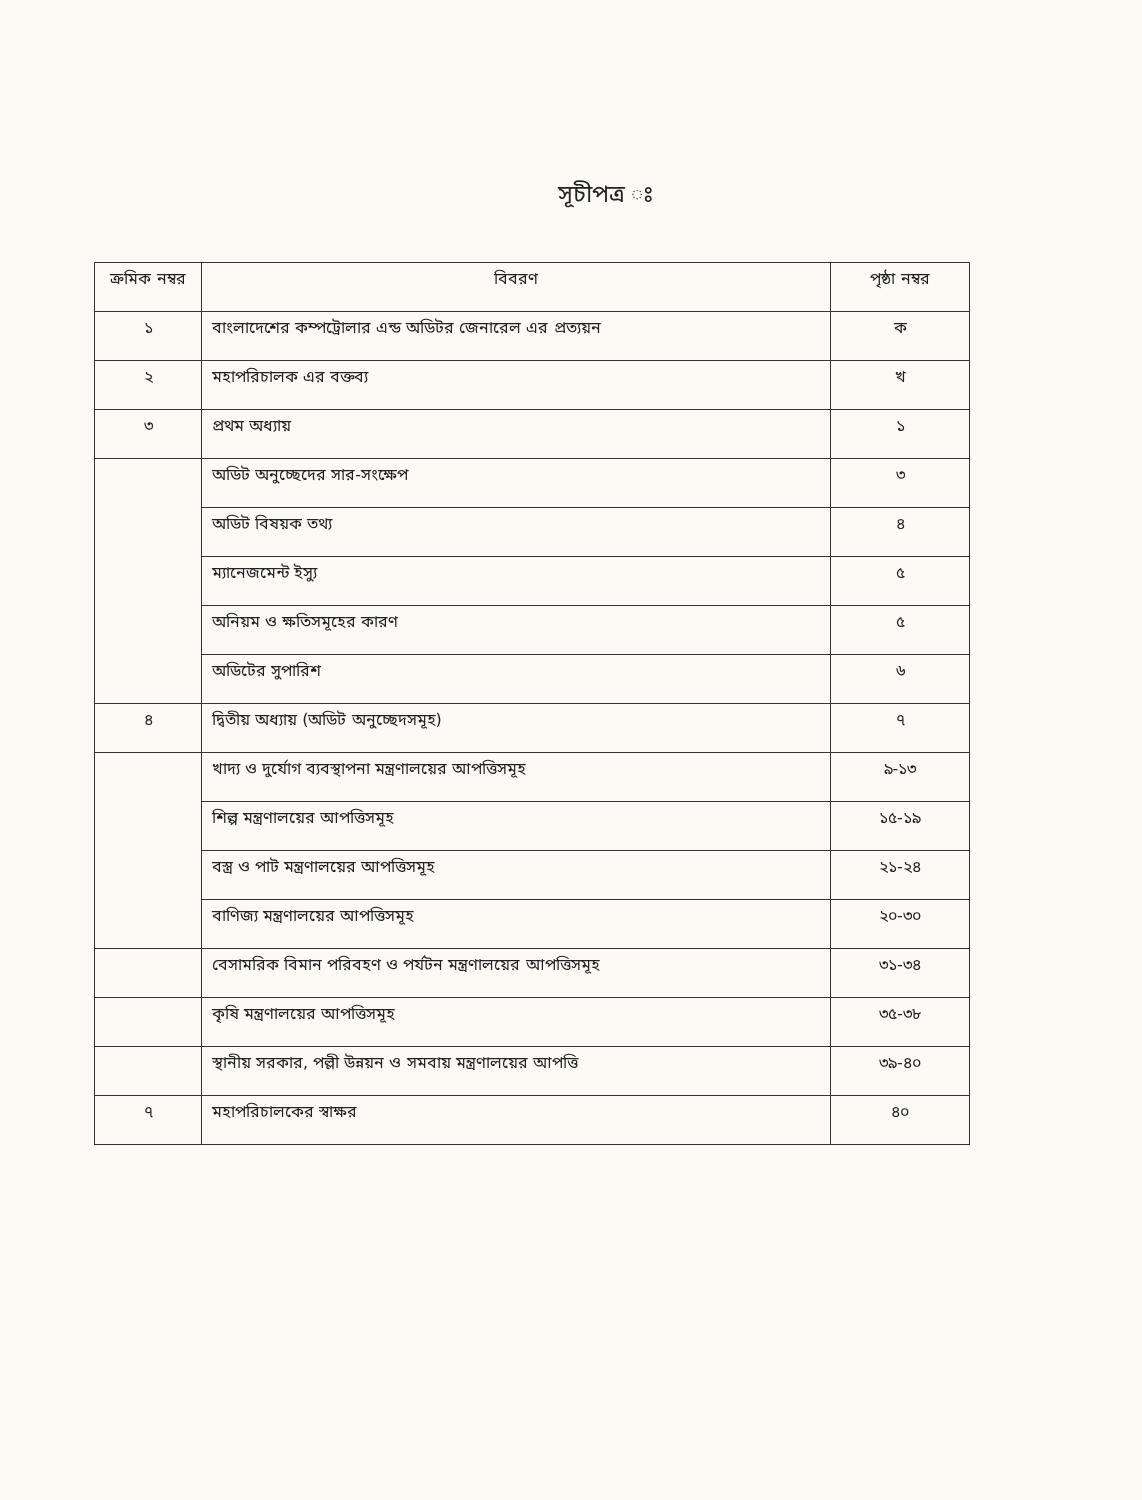সূচীপত্র ঃ
| ক্রমিক নম্বর | বিবরণ | পৃষ্ঠা নম্বর |
| --- | --- | --- |
| ১ | বাংলাদেশের কম্পট্রোলার এন্ড অডিটর জেনারেল এর প্রত্যয়ন | ক |
| ২ | মহাপরিচালক এর বক্তব্য | খ |
| ৩ | প্রথম অধ্যায় | ১ |
| | অডিট অনুচ্ছেদের সার-সংক্ষেপ | ৩ |
| | অডিট বিষয়ক তথ্য | ৪ |
| | ম্যানেজমেন্ট ইস্যু | ৫ |
| | অনিয়ম ও ক্ষতিসমূহের কারণ | ৫ |
| | অডিটের সুপারিশ | ৬ |
| ৪ | দ্বিতীয় অধ্যায় (অডিট অনুচ্ছেদসমূহ) | ৭ |
| | খাদ্য ও দুর্যোগ ব্যবস্থাপনা মন্ত্রণালয়ের আপত্তিসমূহ | ৯-১৩ |
| | শিল্প মন্ত্রণালয়ের আপত্তিসমূহ | ১৫-১৯ |
| | বস্ত্র ও পাট মন্ত্রণালয়ের আপত্তিসমূহ | ২১-২৪ |
| | বাণিজ্য মন্ত্রণালয়ের আপত্তিসমূহ | ২০-৩০ |
| | বেসামরিক বিমান পরিবহণ ও পর্যটন মন্ত্রণালয়ের আপত্তিসমূহ | ৩১-৩৪ |
| | কৃষি মন্ত্রণালয়ের আপত্তিসমূহ | ৩৫-৩৮ |
| | স্থানীয় সরকার, পল্লী উন্নয়ন ও সমবায় মন্ত্রণালয়ের আপত্তি | ৩৯-৪০ |
| ৭ | মহাপরিচালকের স্বাক্ষর | ৪০ |